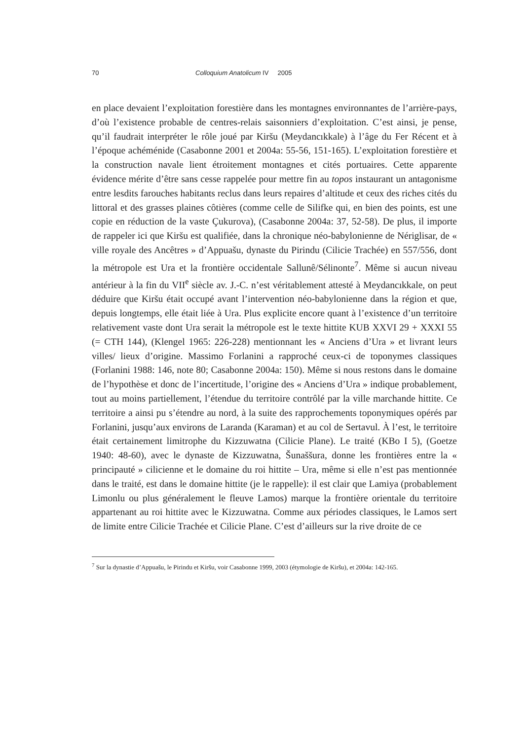70 Colloquium Anatolicum IV 2005
en place devaient l’exploitation forestière dans les montagnes environnantes de l’arrière-pays, d’où l’existence probable de centres-relais saisonniers d’exploitation. C’est ainsi, je pense, qu’il faudrait interpréter le rôle joué par Kiršu (Meydancıkkale) à l’âge du Fer Récent et à l’époque achéménide (Casabonne 2001 et 2004a: 55-56, 151-165). L’exploitation forestière et la construction navale lient étroitement montagnes et cités portuaires. Cette apparente évidence mérite d’être sans cesse rappelée pour mettre fin au topos instaurant un antagonisme entre lesdits farouches habitants reclus dans leurs repaires d’altitude et ceux des riches cités du littoral et des grasses plaines côtières (comme celle de Silifke qui, en bien des points, est une copie en réduction de la vaste Çukurova), (Casabonne 2004a: 37, 52-58). De plus, il importe de rappeler ici que Kiršu est qualifiée, dans la chronique néo-babylonienne de Nériglisar, de « ville royale des Ancêtres » d’Appuašu, dynaste du Pirindu (Cilicie Trachée) en 557/556, dont la métropole est Ura et la frontière occidentale Sallunê/Sélinonte<sup>7</sup>. Même si aucun niveau antérieur à la fin du VII<sup>e</sup> siècle av. J.-C. n’est véritablement attesté à Meydancıkkale, on peut déduire que Kiršu était occupé avant l’intervention néo-babylonienne dans la région et que, depuis longtemps, elle était liée à Ura. Plus explicite encore quant à l’existence d’un territoire relativement vaste dont Ura serait la métropole est le texte hittite KUB XXVI 29 + XXXI 55 (= CTH 144), (Klengel 1965: 226-228) mentionnant les « Anciens d’Ura » et livrant leurs villes/ lieux d’origine. Massimo Forlanini a rapproché ceux-ci de toponymes classiques (Forlanini 1988: 146, note 80; Casabonne 2004a: 150). Même si nous restons dans le domaine de l’hypothèse et donc de l’incertitude, l’origine des « Anciens d’Ura » indique probablement, tout au moins partiellement, l’étendue du territoire contrôlé par la ville marchande hittite. Ce territoire a ainsi pu s’étendre au nord, à la suite des rapprochements toponymiques opérés par Forlanini, jusqu’aux environs de Laranda (Karaman) et au col de Sertavul. À l’est, le territoire était certainement limitrophe du Kizzuwatna (Cilicie Plane). Le traité (KBo I 5), (Goetze 1940: 48-60), avec le dynaste de Kizzuwatna, Šunaššura, donne les frontières entre la « principauté » cilicienne et le domaine du roi hittite – Ura, même si elle n’est pas mentionnée dans le traité, est dans le domaine hittite (je le rappelle): il est clair que Lamiya (probablement Limonlu ou plus généralement le fleuve Lamos) marque la frontière orientale du territoire appartenant au roi hittite avec le Kizzuwatna. Comme aux périodes classiques, le Lamos sert de limite entre Cilicie Trachée et Cilicie Plane. C’est d’ailleurs sur la rive droite de ce
<sup>7</sup> Sur la dynastie d’Appuašu, le Pirindu et Kiršu, voir Casabonne 1999, 2003 (étymologie de Kiršu), et 2004a: 142-165.